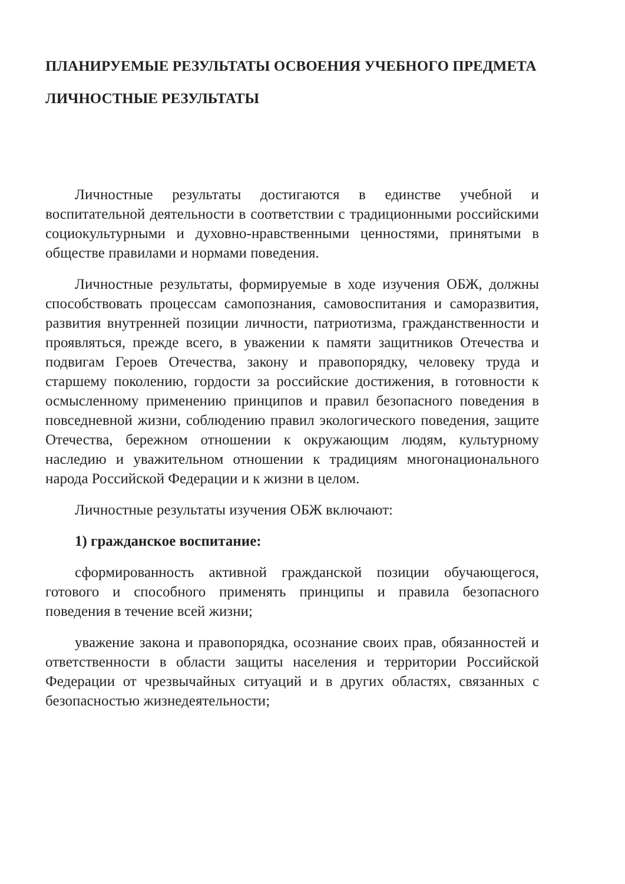ПЛАНИРУЕМЫЕ РЕЗУЛЬТАТЫ ОСВОЕНИЯ УЧЕБНОГО ПРЕДМЕТА
ЛИЧНОСТНЫЕ РЕЗУЛЬТАТЫ
Личностные результаты достигаются в единстве учебной и воспитательной деятельности в соответствии с традиционными российскими социокультурными и духовно-нравственными ценностями, принятыми в обществе правилами и нормами поведения.
Личностные результаты, формируемые в ходе изучения ОБЖ, должны способствовать процессам самопознания, самовоспитания и саморазвития, развития внутренней позиции личности, патриотизма, гражданственности и проявляться, прежде всего, в уважении к памяти защитников Отечества и подвигам Героев Отечества, закону и правопорядку, человеку труда и старшему поколению, гордости за российские достижения, в готовности к осмысленному применению принципов и правил безопасного поведения в повседневной жизни, соблюдению правил экологического поведения, защите Отечества, бережном отношении к окружающим людям, культурному наследию и уважительном отношении к традициям многонационального народа Российской Федерации и к жизни в целом.
Личностные результаты изучения ОБЖ включают:
1) гражданское воспитание:
сформированность активной гражданской позиции обучающегося, готового и способного применять принципы и правила безопасного поведения в течение всей жизни;
уважение закона и правопорядка, осознание своих прав, обязанностей и ответственности в области защиты населения и территории Российской Федерации от чрезвычайных ситуаций и в других областях, связанных с безопасностью жизнедеятельности;